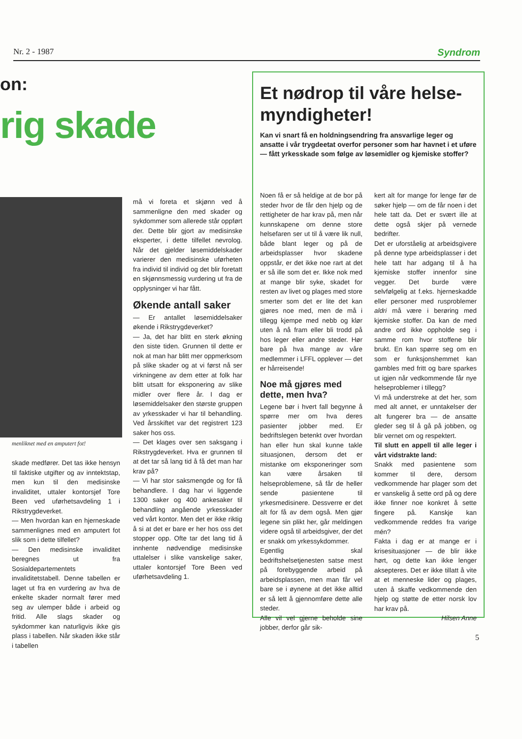Nr. 2 - 1987 Syndrom
on:
rig skade
menliknet med en amputert fot!
skade medfører. Det tas ikke hensyn til faktiske utgifter og av inntektstap, men kun til den medisinske invaliditet, uttaler kontorsjef Tore Been ved uførhetsavdeling 1 i Rikstrygdeverket.
— Men hvordan kan en hjerneskade sammenlignes med en amputert fot slik som i dette tilfellet?
— Den medisinske invaliditet beregnes ut fra Sosialdepartementets invaliditetstabell. Denne tabellen er laget ut fra en vurdering av hva de enkelte skader normalt fører med seg av ulemper både i arbeid og fritid. Alle slags skader og sykdommer kan naturligvis ikke gis plass i tabellen. Når skaden ikke står i tabellen
må vi foreta et skjønn ved å sammenligne den med skader og sykdommer som allerede står oppført der. Dette blir gjort av medisinske eksperter, i dette tilfellet nevrolog. Når det gjelder løsemiddelskader varierer den medisinske uførheten fra individ til individ og det blir foretatt en skjønnsmessig vurdering ut fra de opplysninger vi har fått.
Økende antall saker
— Er antallet løsemiddelsaker økende i Rikstrygdeverket?
— Ja, det har blitt en sterk økning den siste tiden. Grunnen til dette er nok at man har blitt mer oppmerksom på slike skader og at vi først nå ser virkningene av dem etter at folk har blitt utsatt for eksponering av slike midler over flere år. I dag er løsemiddelsaker den største gruppen av yrkesskader vi har til behandling. Ved årsskiftet var det registrert 123 saker hos oss.
— Det klages over sen saksgang i Rikstrygdeverket. Hva er grunnen til at det tar så lang tid å få det man har krav på?
— Vi har stor saksmengde og for få behandlere. I dag har vi liggende 1300 saker og 400 ankesaker til behandling angående yrkesskader ved vårt kontor. Men det er ikke riktig å si at det er bare er her hos oss det stopper opp. Ofte tar det lang tid å innhente nødvendige medisinske uttalelser i slike vanskelige saker, uttaler kontorsjef Tore Been ved uførhetsavdeling 1.
Et nødrop til våre helse-myndigheter!
Kan vi snart få en holdningsendring fra ansvarlige leger og ansatte i vår trygdeetat overfor personer som har havnet i et uføre — fått yrkesskade som følge av løsemidler og kjemiske stoffer?
Noen få er så heldige at de bor på steder hvor de får den hjelp og de rettigheter de har krav på, men når kunnskapene om denne store helsefaren ser ut til å være lik null, både blant leger og på de arbeidsplasser hvor skadene oppstår, er det ikke noe rart at det er så ille som det er. Ikke nok med at mange blir syke, skadet for resten av livet og plages med store smerter som det er lite det kan gjøres noe med, men de må i tillegg kjempe med nebb og klør uten å nå fram eller bli trodd på hos leger eller andre steder. Hør bare på hva mange av våre medlemmer i LFFL opplever — det er hårreisende!
Noe må gjøres med dette, men hva?
Legene bør i hvert fall begynne å spørre mer om hva deres pasienter jobber med. Er bedriftslegen betenkt over hvordan han eller hun skal kunne takle situasjonen, dersom det er mistanke om eksponeringer som kan være årsaken til helseproblemene, så får de heller sende pasientene til yrkesmedisinere. Dessverre er det alt for få av dem også. Men gjør legene sin plikt her, går meldingen videre også til arbeidsgiver, der det er snakk om yrkessykdommer.
Egentlig skal bedriftshelsetjenesten satse mest på forebyggende arbeid på arbeidsplassen, men man får vel bare se i øynene at det ikke alltid er så lett å gjennomføre dette alle steder.
Alle vil vel gjerne beholde sine jobber, derfor går sik-
kert alt for mange for lenge før de søker hjelp — om de får noen i det hele tatt da. Det er svært ille at dette også skjer på vernede bedrifter.
Det er uforståelig at arbeidsgivere på denne type arbeidsplasser i det hele tatt har adgang til å ha kjemiske stoffer innenfor sine vegger. Det burde være selvfølgelig at f.eks. hjerneskadde eller personer med rusproblemer aldri må være i berøring med kjemiske stoffer. Da kan de med andre ord ikke oppholde seg i samme rom hvor stoffene blir brukt. En kan spørre seg om en som er funksjonshemmet kan gambles med fritt og bare sparkes ut igjen når vedkommende får nye helseproblemer i tillegg?
Vi må understreke at det her, som med alt annet, er unntakelser der alt fungerer bra — de ansatte gleder seg til å gå på jobben, og blir vernet om og respektert.
Til slutt en appell til alle leger i vårt vidstrakte land:
Snakk med pasientene som kommer til dere, dersom vedkommende har plager som det er vanskelig å sette ord på og dere ikke finner noe konkret å sette fingere på. Kanskje kan vedkommende reddes fra varige mén?
Fakta i dag er at mange er i krisesituasjoner — de blir ikke hørt, og dette kan ikke lenger aksepteres. Det er ikke tillatt å vite at et menneske lider og plages, uten å skaffe vedkommende den hjelp og støtte de etter norsk lov har krav på.
Hilsen Anne
5